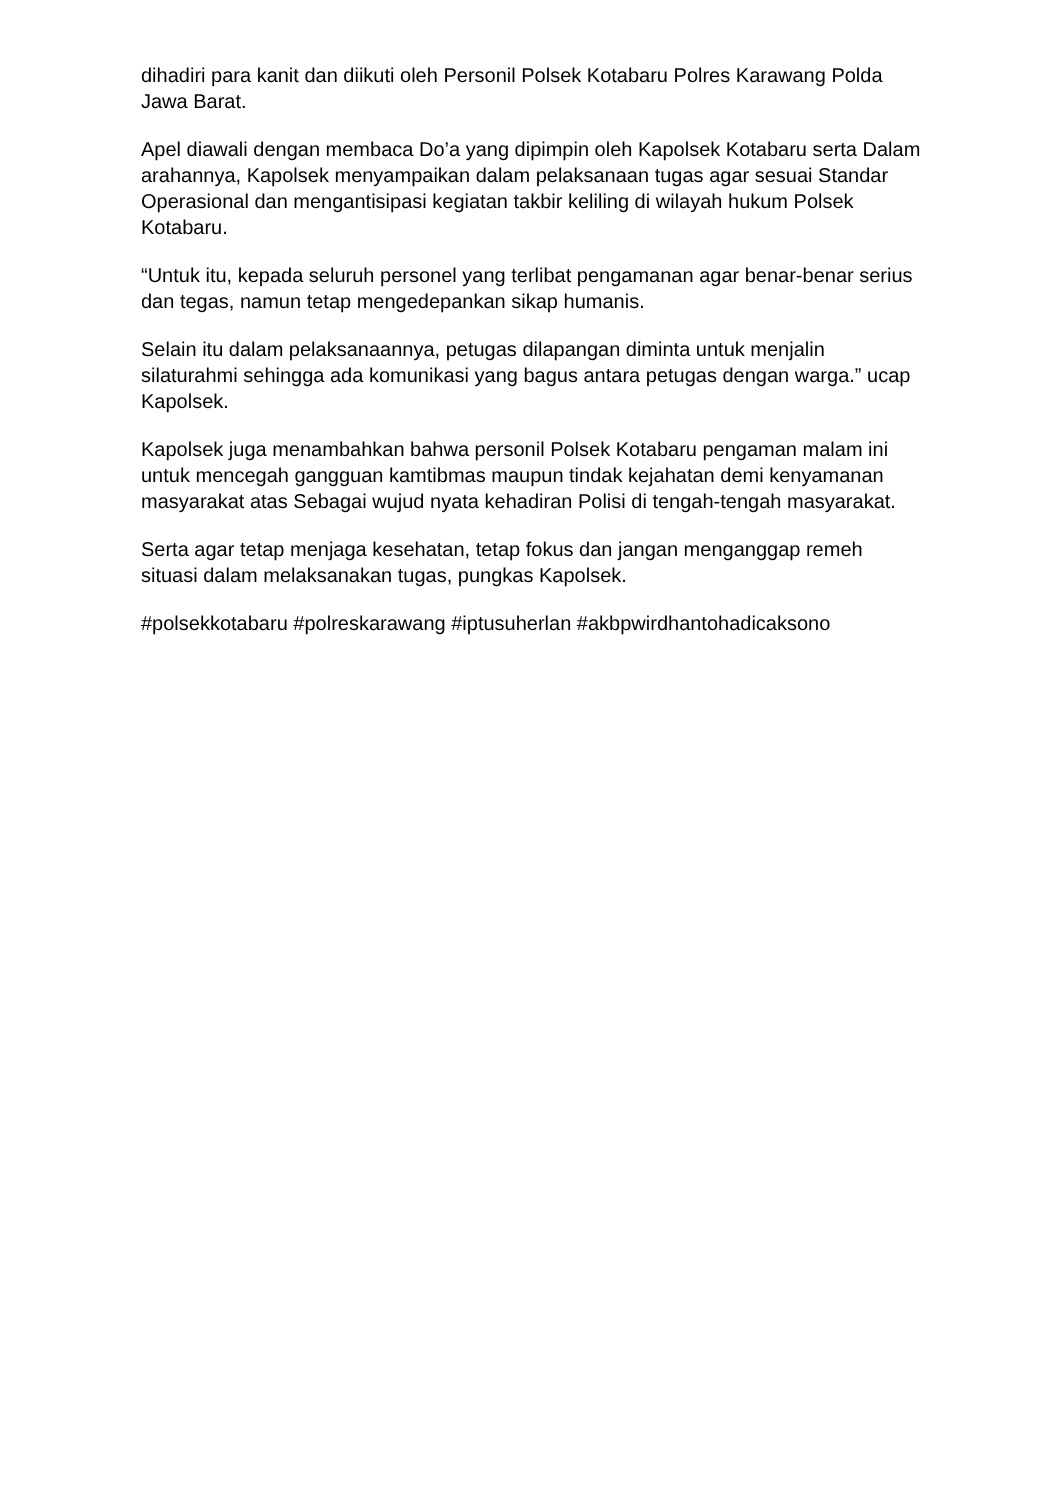dihadiri para kanit dan diikuti oleh Personil Polsek Kotabaru Polres Karawang Polda Jawa Barat.
Apel diawali dengan membaca Do’a yang dipimpin oleh Kapolsek Kotabaru serta Dalam arahannya, Kapolsek menyampaikan dalam pelaksanaan tugas agar sesuai Standar Operasional dan mengantisipasi kegiatan takbir keliling di wilayah hukum Polsek Kotabaru.
“Untuk itu, kepada seluruh personel yang terlibat pengamanan agar benar-benar serius dan tegas, namun tetap mengedepankan sikap humanis.
Selain itu dalam pelaksanaannya, petugas dilapangan diminta untuk menjalin silaturahmi sehingga ada komunikasi yang bagus antara petugas dengan warga.” ucap Kapolsek.
Kapolsek juga menambahkan bahwa personil Polsek Kotabaru pengaman malam ini untuk mencegah gangguan kamtibmas maupun tindak kejahatan demi kenyamanan masyarakat atas Sebagai wujud nyata kehadiran Polisi di tengah-tengah masyarakat.
Serta agar tetap menjaga kesehatan, tetap fokus dan jangan menganggap remeh situasi dalam melaksanakan tugas, pungkas Kapolsek.
#polsekkotabaru #polreskarawang #iptusuherlan #akbpwirdhantohadicaksono